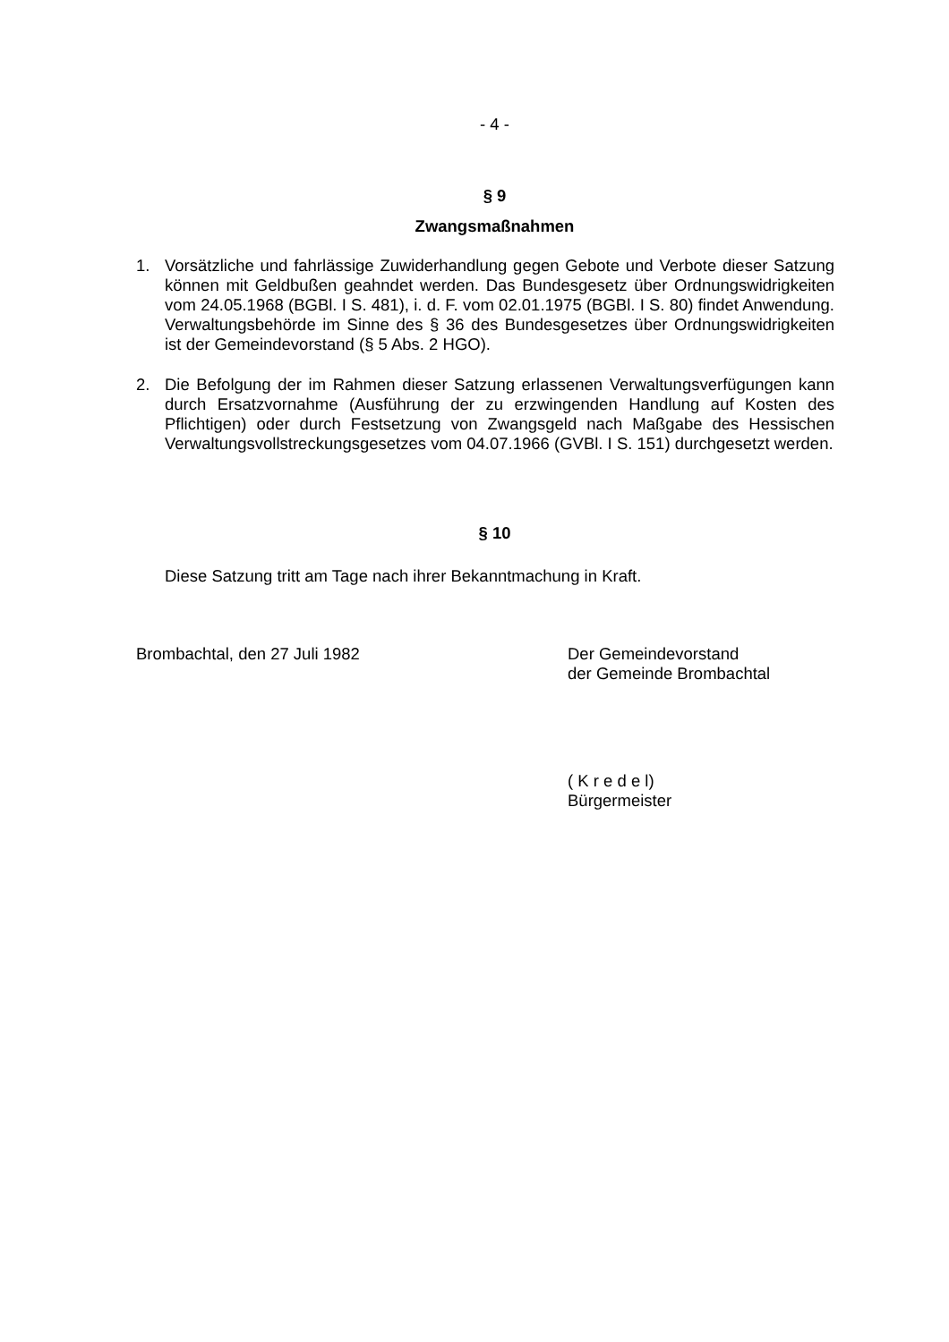- 4 -
§ 9
Zwangsmaßnahmen
1. Vorsätzliche und fahrlässige Zuwiderhandlung gegen Gebote und Verbote dieser Satzung können mit Geldbußen geahndet werden. Das Bundesgesetz über Ordnungswidrigkeiten vom 24.05.1968 (BGBl. I S. 481), i. d. F. vom 02.01.1975 (BGBl. I S. 80) findet Anwendung. Verwaltungsbehörde im Sinne des § 36 des Bundesgesetzes über Ordnungswidrigkeiten ist der Gemeindevorstand (§ 5 Abs. 2 HGO).
2. Die Befolgung der im Rahmen dieser Satzung erlassenen Verwaltungsverfügungen kann durch Ersatzvornahme (Ausführung der zu erzwingenden Handlung auf Kosten des Pflichtigen) oder durch Festsetzung von Zwangsgeld nach Maßgabe des Hessischen Verwaltungsvollstreckungsgesetzes vom 04.07.1966 (GVBl. I S. 151) durchgesetzt werden.
§ 10
Diese Satzung tritt am Tage nach ihrer Bekanntmachung in Kraft.
Brombachtal, den 27 Juli 1982 Der Gemeindevorstand
der Gemeinde Brombachtal
( K r e d e l)
Bürgermeister